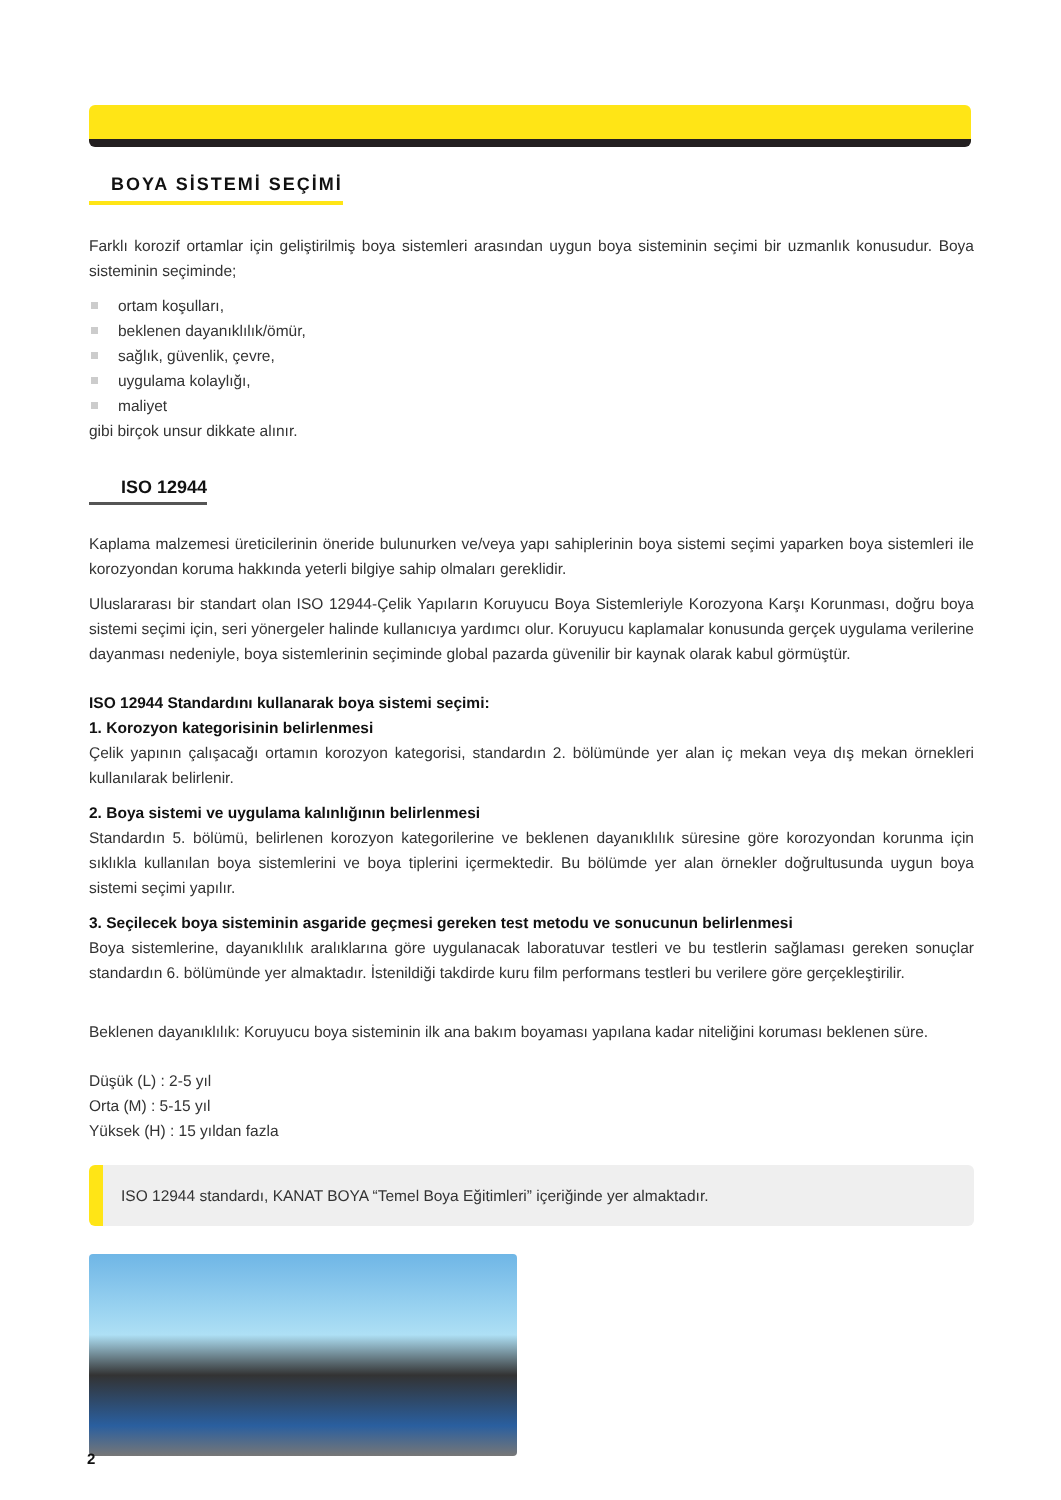BOYA SİSTEMİ SEÇİMİ
Farklı korozif ortamlar için geliştirilmiş boya sistemleri arasından uygun boya sisteminin seçimi bir uzmanlık konusudur. Boya sisteminin seçiminde;
ortam koşulları,
beklenen dayanıklılık/ömür,
sağlık, güvenlik, çevre,
uygulama kolaylığı,
maliyet
gibi birçok unsur dikkate alınır.
ISO 12944
Kaplama malzemesi üreticilerinin öneride bulunurken ve/veya yapı sahiplerinin boya sistemi seçimi yaparken boya sistemleri ile korozyondan koruma hakkında yeterli bilgiye sahip olmaları gereklidir.
Uluslararası bir standart olan ISO 12944-Çelik Yapıların Koruyucu Boya Sistemleriyle Korozyona Karşı Korunması, doğru boya sistemi seçimi için, seri yönergeler halinde kullanıcıya yardımcı olur. Koruyucu kaplamalar konusunda gerçek uygulama verilerine dayanması nedeniyle, boya sistemlerinin seçiminde global pazarda güvenilir bir kaynak olarak kabul görmüştür.
ISO 12944 Standardını kullanarak boya sistemi seçimi:
1. Korozyon kategorisinin belirlenmesi
Çelik yapının çalışacağı ortamın korozyon kategorisi, standardın 2. bölümünde yer alan iç mekan veya dış mekan örnekleri kullanılarak belirlenir.
2. Boya sistemi ve uygulama kalınlığının belirlenmesi
Standardın 5. bölümü, belirlenen korozyon kategorilerine ve beklenen dayanıklılık süresine göre korozyondan korunma için sıklıkla kullanılan boya sistemlerini ve boya tiplerini içermektedir. Bu bölümde yer alan örnekler doğrultusunda uygun boya sistemi seçimi yapılır.
3. Seçilecek boya sisteminin asgaride geçmesi gereken test metodu ve sonucunun belirlenmesi
Boya sistemlerine, dayanıklılık aralıklarına göre uygulanacak laboratuvar testleri ve bu testlerin sağlaması gereken sonuçlar standardın 6. bölümünde yer almaktadır. İstenildiği takdirde kuru film performans testleri bu verilere göre gerçekleştirilir.
Beklenen dayanıklılık: Koruyucu boya sisteminin ilk ana bakım boyaması yapılana kadar niteliğini koruması beklenen süre.
Düşük (L) : 2-5 yıl
Orta (M) : 5-15 yıl
Yüksek (H) : 15 yıldan fazla
ISO 12944 standardı, KANAT BOYA “Temel Boya Eğitimleri” içeriğinde yer almaktadır.
2